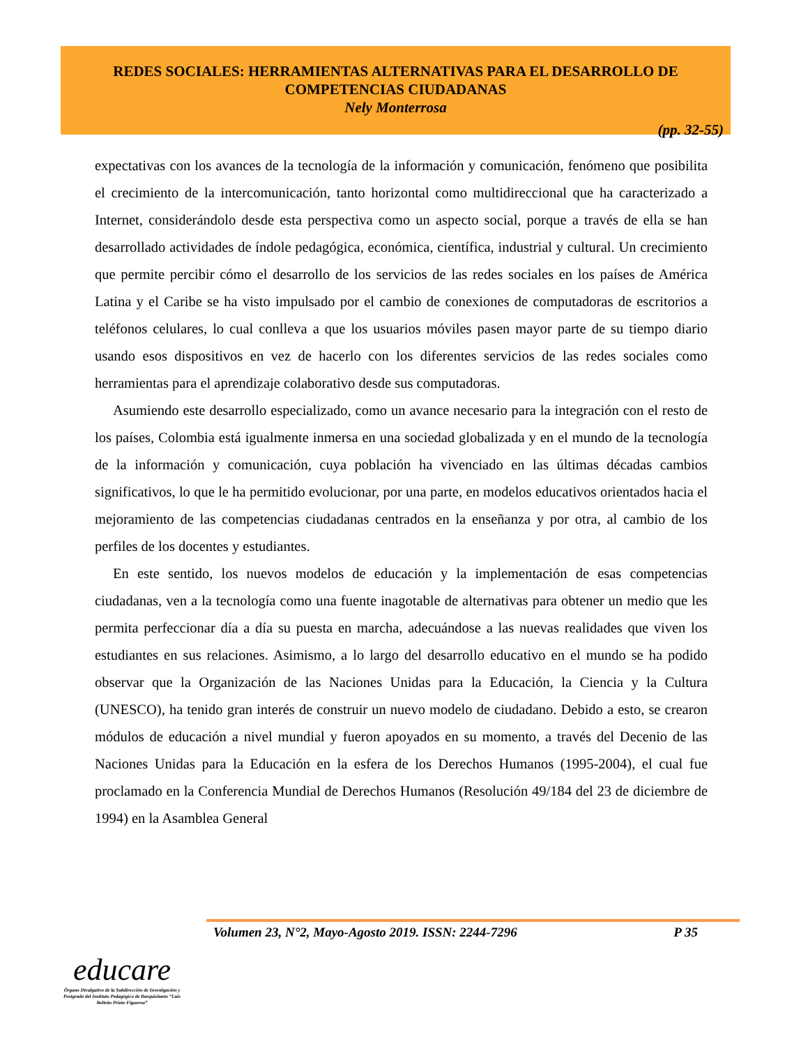REDES SOCIALES: HERRAMIENTAS ALTERNATIVAS PARA EL DESARROLLO DE
COMPETENCIAS CIUDADANAS
Nely Monterrosa
(pp. 32-55)
expectativas con los avances de la tecnología de la información y comunicación, fenómeno que posibilita el crecimiento de la intercomunicación, tanto horizontal como multidireccional que ha caracterizado a Internet, considerándolo desde esta perspectiva como un aspecto social, porque a través de ella se han desarrollado actividades de índole pedagógica, económica, científica, industrial y cultural. Un crecimiento que permite percibir cómo el desarrollo de los servicios de las redes sociales en los países de América Latina y el Caribe se ha visto impulsado por el cambio de conexiones de computadoras de escritorios a teléfonos celulares, lo cual conlleva a que los usuarios móviles pasen mayor parte de su tiempo diario usando esos dispositivos en vez de hacerlo con los diferentes servicios de las redes sociales como herramientas para el aprendizaje colaborativo desde sus computadoras.
Asumiendo este desarrollo especializado, como un avance necesario para la integración con el resto de los países, Colombia está igualmente inmersa en una sociedad globalizada y en el mundo de la tecnología de la información y comunicación, cuya población ha vivenciado en las últimas décadas cambios significativos, lo que le ha permitido evolucionar, por una parte, en modelos educativos orientados hacia el mejoramiento de las competencias ciudadanas centrados en la enseñanza y por otra, al cambio de los perfiles de los docentes y estudiantes.
En este sentido, los nuevos modelos de educación y la implementación de esas competencias ciudadanas, ven a la tecnología como una fuente inagotable de alternativas para obtener un medio que les permita perfeccionar día a día su puesta en marcha, adecuándose a las nuevas realidades que viven los estudiantes en sus relaciones. Asimismo, a lo largo del desarrollo educativo en el mundo se ha podido observar que la Organización de las Naciones Unidas para la Educación, la Ciencia y la Cultura (UNESCO), ha tenido gran interés de construir un nuevo modelo de ciudadano. Debido a esto, se crearon módulos de educación a nivel mundial y fueron apoyados en su momento, a través del Decenio de las Naciones Unidas para la Educación en la esfera de los Derechos Humanos (1995-2004), el cual fue proclamado en la Conferencia Mundial de Derechos Humanos (Resolución 49/184 del 23 de diciembre de 1994) en la Asamblea General
Volumen 23, N°2, Mayo-Agosto 2019. ISSN: 2244-7296 P 35
educare
Órgano Divulgativo de la Subdirección de Investigación y Postgrado del Instituto Pedagógico de Barquisimeto “Luis Beltrán Prieto Figueroa”